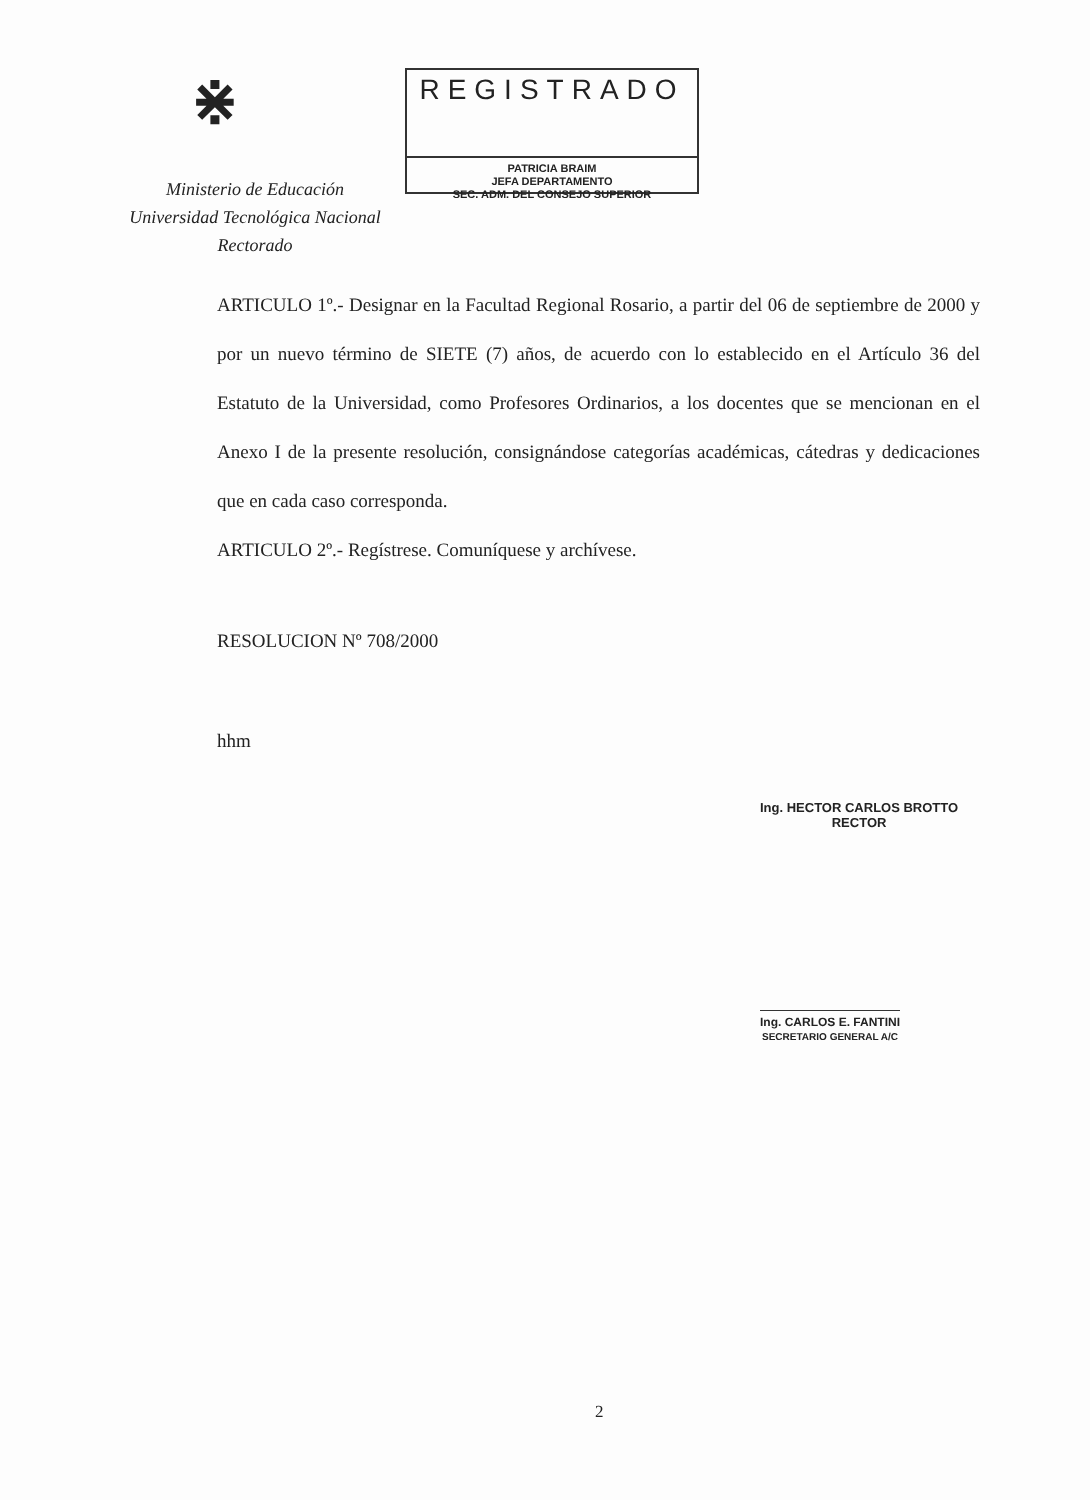⋇
Ministerio de Educación
Universidad Tecnológica Nacional
Rectorado
REGISTRADO
PATRICIA BRAIM
JEFA DEPARTAMENTO
SEC. ADM. DEL CONSEJO SUPERIOR
ARTICULO 1º.- Designar en la Facultad Regional Rosario, a partir del 06 de septiembre de 2000 y por un nuevo término de SIETE (7) años, de acuerdo con lo establecido en el Artículo 36 del Estatuto de la Universidad, como Profesores Ordinarios, a los docentes que se mencionan en el Anexo I de la presente resolución, consignándose categorías académicas, cátedras y dedicaciones que en cada caso corresponda.
ARTICULO 2º.- Regístrese. Comuníquese y archívese.
RESOLUCION Nº 708/2000
hhm
Ing. HECTOR CARLOS BROTTO
RECTOR
Ing. CARLOS E. FANTINI
SECRETARIO GENERAL A/C
2